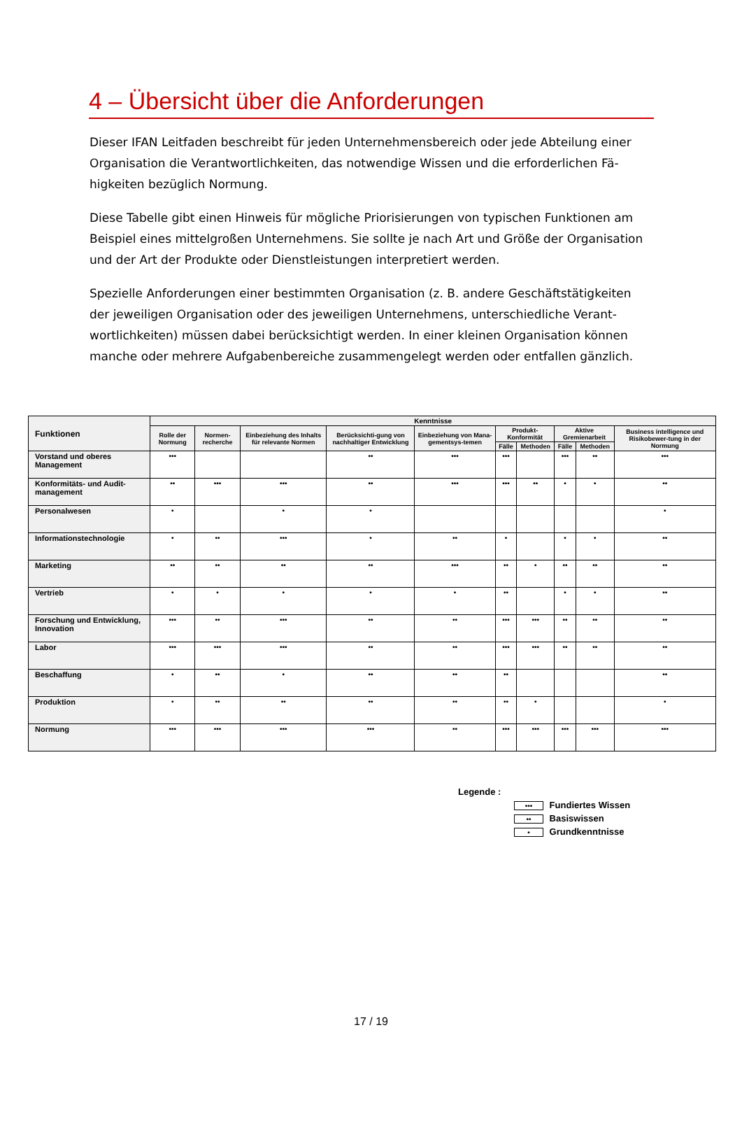4 – Übersicht über die Anforderungen
Dieser IFAN Leitfaden beschreibt für jeden Unternehmensbereich oder jede Abteilung einer Organisation die Verantwortlichkeiten, das notwendige Wissen und die erforderlichen Fä­higkeiten bezüglich Normung.
Diese Tabelle gibt einen Hinweis für mögliche Priorisierungen von typischen Funktionen am Beispiel eines mittelgroßen Unternehmens. Sie sollte je nach Art und Größe der Organisati­on und der Art der Produkte oder Dienstleistungen interpretiert werden.
Spezielle Anforderungen einer bestimmten Organisation (z. B. andere Geschäftstätigkeiten der jeweiligen Organisation oder des jeweiligen Unternehmens, unterschiedliche Verant­wortlichkeiten) müssen dabei berücksichtigt werden. In einer kleinen Organisation können manche oder mehrere Aufgabenbereiche zusammengelegt werden oder entfallen gänzlich.
| Funktionen | Kenntnisse | | | | | | | | | |
| --- | --- | --- | --- | --- | --- | --- | --- | --- | --- | --- |
| | Rolle der Normung | Normen-recherche | Einbeziehung des Inhalts für relevante Normen | Berücksichti-gung von nachhaltiger Entwicklung | Einbeziehung von Mana-gementsys-temen | Produkt-Konformität | | Aktive Gremienarbeit | | Business intelligence und Risikobewer-tung in der Normung |
| | | | | | | Fälle | Methoden | Fälle | Methoden | |
| Vorstand und oberes Management | ••• | | | •• | ••• | ••• | | ••• | •• | ••• |
| Konformitäts- und Audit-management | •• | ••• | ••• | •• | ••• | ••• | •• | • | • | •• |
| Personalwesen | • | | • | • | | | | | | • |
| Informationstechnologie | • | •• | ••• | • | •• | • | | • | • | •• |
| Marketing | •• | •• | •• | •• | ••• | •• | • | •• | •• | •• |
| Vertrieb | • | • | • | • | • | •• | | • | • | •• |
| Forschung und Entwicklung, Innovation | ••• | •• | ••• | •• | •• | ••• | ••• | •• | •• | •• |
| Labor | ••• | ••• | ••• | •• | •• | ••• | ••• | •• | •• | •• |
| Beschaffung | • | •• | • | •• | •• | •• | | | | •• |
| Produktion | • | •• | •• | •• | •• | •• | • | | | • |
| Normung | ••• | ••• | ••• | ••• | •• | ••• | ••• | ••• | ••• | ••• |
Legende :
••• Fundiertes Wissen
•• Basiswissen
• Grundkenntnisse
17 / 19